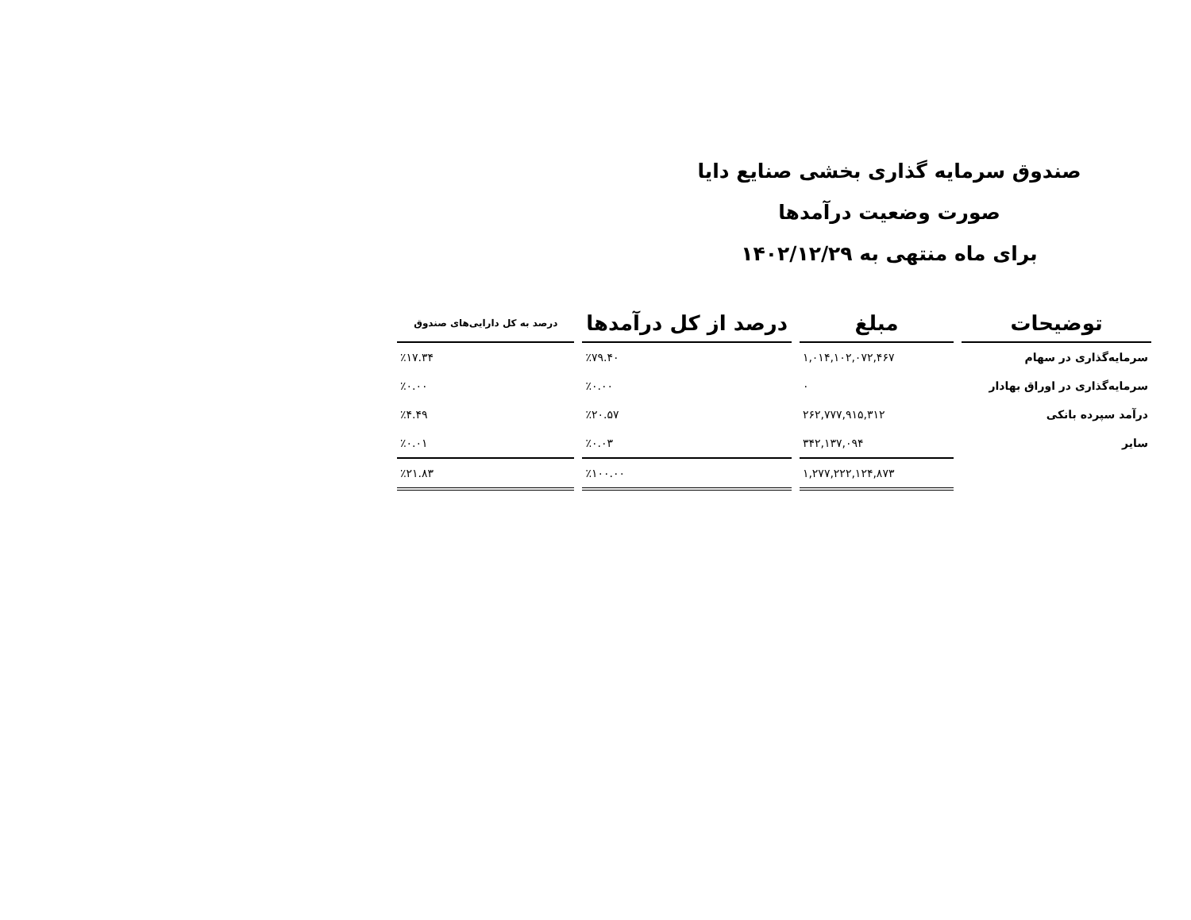صندوق سرمایه گذاری بخشی صنایع دایا
صورت وضعیت درآمدها
برای ماه منتهی به ۱۴۰۲/۱۲/۲۹
| توضیحات | مبلغ | درصد از کل درآمدها | درصد به کل دارایی‌های صندوق |
| --- | --- | --- | --- |
| سرمایه‌گذاری در سهام | ۱,۰۱۴,۱۰۲,۰۷۲,۴۶۷ | ٪۷۹.۴۰ | ٪۱۷.۳۴ |
| سرمایه‌گذاری در اوراق بهادار | ۰ | ٪۰.۰۰ | ٪۰.۰۰ |
| درآمد سپرده بانکی | ۲۶۲,۷۷۷,۹۱۵,۳۱۲ | ٪۲۰.۵۷ | ٪۴.۴۹ |
| سایر | ۳۴۲,۱۳۷,۰۹۴ | ٪۰.۰۳ | ٪۰.۰۱ |
| | ۱,۲۷۷,۲۲۲,۱۲۴,۸۷۳ | ٪۱۰۰.۰۰ | ٪۲۱.۸۳ |